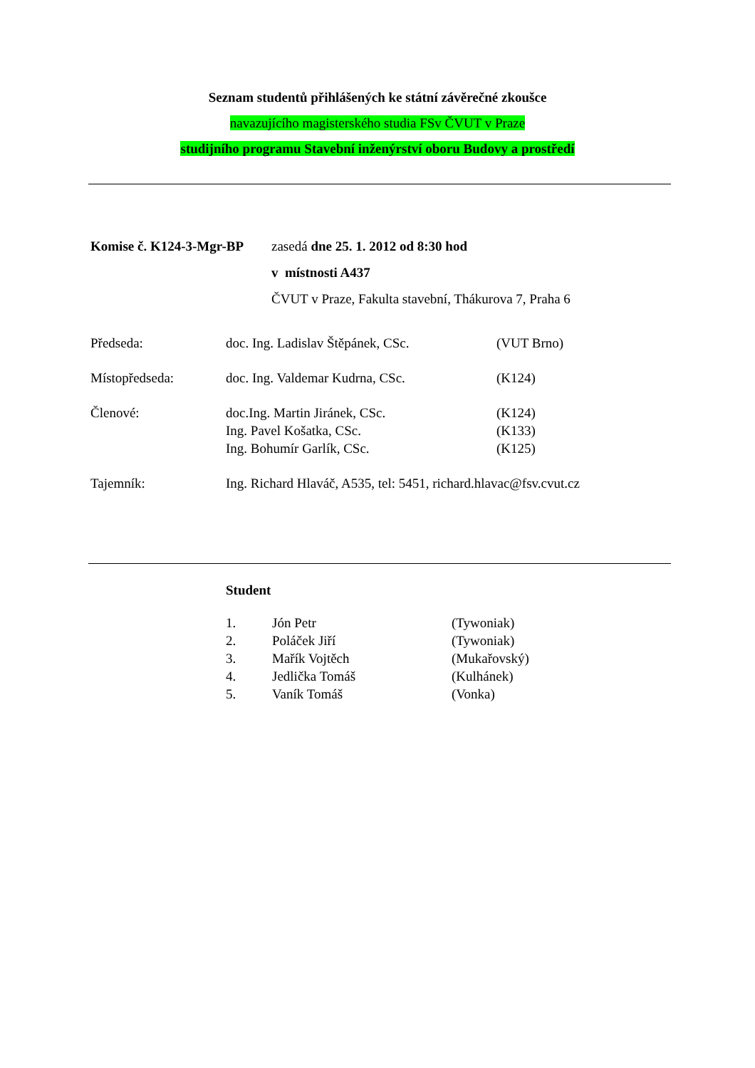Seznam studentů přihlášených ke státní závěrečné zkoušce
navazujícího magisterského studia FSv ČVUT v Praze
studijního programu Stavební inženýrství oboru Budovy a prostředí
| Komise č. K124-3-Mgr-BP | zasedá dne 25. 1. 2012 od 8:30 hod |
| | v místnosti A437 |
| | ČVUT v Praze, Fakulta stavební, Thákurova 7, Praha 6 |
| Předseda: | doc. Ing. Ladislav Štěpánek, CSc. | (VUT Brno) |
| Místopředseda: | doc. Ing. Valdemar Kudrna, CSc. | (K124) |
| Členové: | doc.Ing. Martin Jiránek, CSc. | (K124) |
| | Ing. Pavel Košatka, CSc. | (K133) |
| | Ing. Bohumír Garlík, CSc. | (K125) |
| Tajemník: | Ing. Richard Hlaváč, A535, tel: 5451, richard.hlavac@fsv.cvut.cz | |
Student
| 1. | Jón Petr | (Tywoniak) |
| 2. | Poláček Jiří | (Tywoniak) |
| 3. | Mařík Vojtěch | (Mukařovský) |
| 4. | Jedlička Tomáš | (Kulhánek) |
| 5. | Vaník Tomáš | (Vonka) |